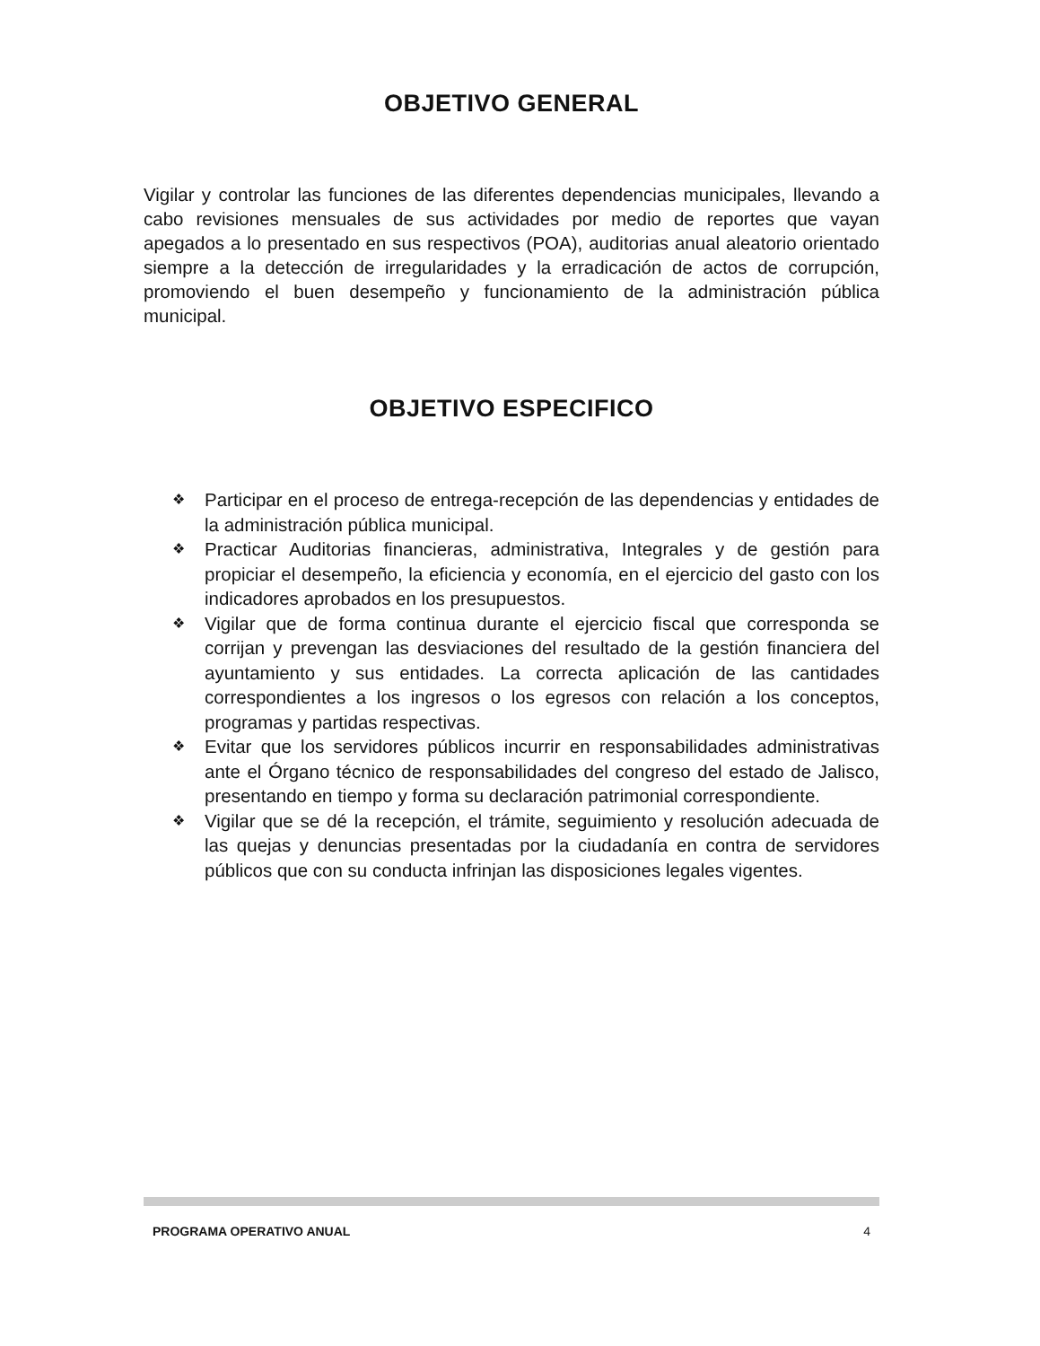OBJETIVO GENERAL
Vigilar y controlar las funciones de las diferentes dependencias municipales, llevando a cabo revisiones mensuales de sus actividades por medio de reportes que vayan apegados a lo presentado en sus respectivos (POA), auditorias anual aleatorio orientado siempre a la detección de irregularidades y la erradicación de actos de corrupción, promoviendo el buen desempeño y funcionamiento de la administración pública municipal.
OBJETIVO ESPECIFICO
❖ Participar en el proceso de entrega-recepción de las dependencias y entidades de la administración pública municipal.
❖ Practicar Auditorias financieras, administrativa, Integrales y de gestión para propiciar el desempeño, la eficiencia y economía, en el ejercicio del gasto con los indicadores aprobados en los presupuestos.
❖ Vigilar que de forma continua durante el ejercicio fiscal que corresponda se corrijan y prevengan las desviaciones del resultado de la gestión financiera del ayuntamiento y sus entidades. La correcta aplicación de las cantidades correspondientes a los ingresos o los egresos con relación a los conceptos, programas y partidas respectivas.
❖ Evitar que los servidores públicos incurrir en responsabilidades administrativas ante el Órgano técnico de responsabilidades del congreso del estado de Jalisco, presentando en tiempo y forma su declaración patrimonial correspondiente.
❖ Vigilar que se dé la recepción, el trámite, seguimiento y resolución adecuada de las quejas y denuncias presentadas por la ciudadanía en contra de servidores públicos que con su conducta infrinjan las disposiciones legales vigentes.
PROGRAMA OPERATIVO ANUAL 4